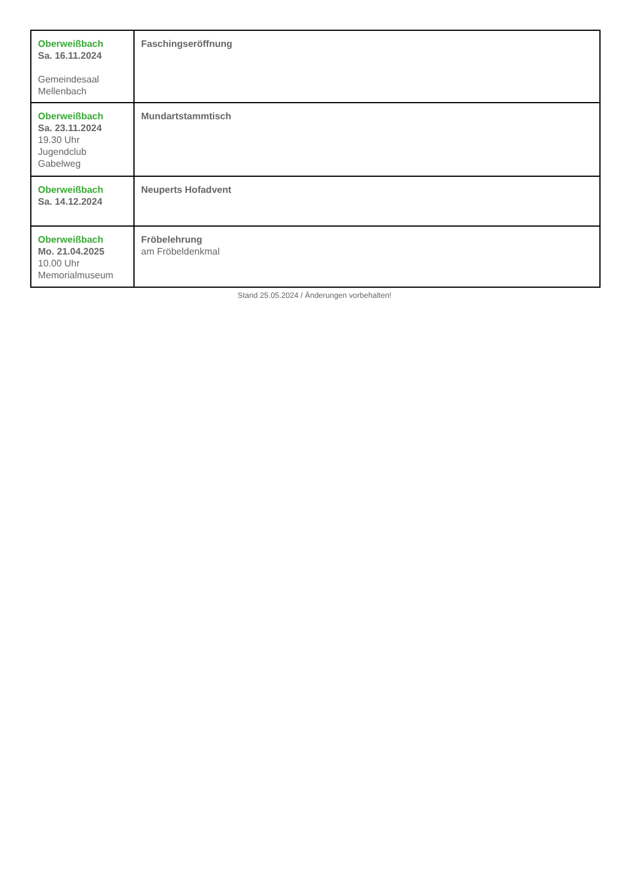| Oberweißbach Sa. 16.11.2024 Gemeindesaal Mellenbach | Faschingseröffnung |
| Oberweißbach Sa. 23.11.2024 19.30 Uhr Jugendclub Gabelweg | Mundartstammtisch |
| Oberweißbach Sa. 14.12.2024 | Neuperts Hofadvent |
| Oberweißbach Mo. 21.04.2025 10.00 Uhr Memorialmuseum | Fröbelehrung am Fröbeldenkmal |
Stand 25.05.2024 / Änderungen vorbehalten!